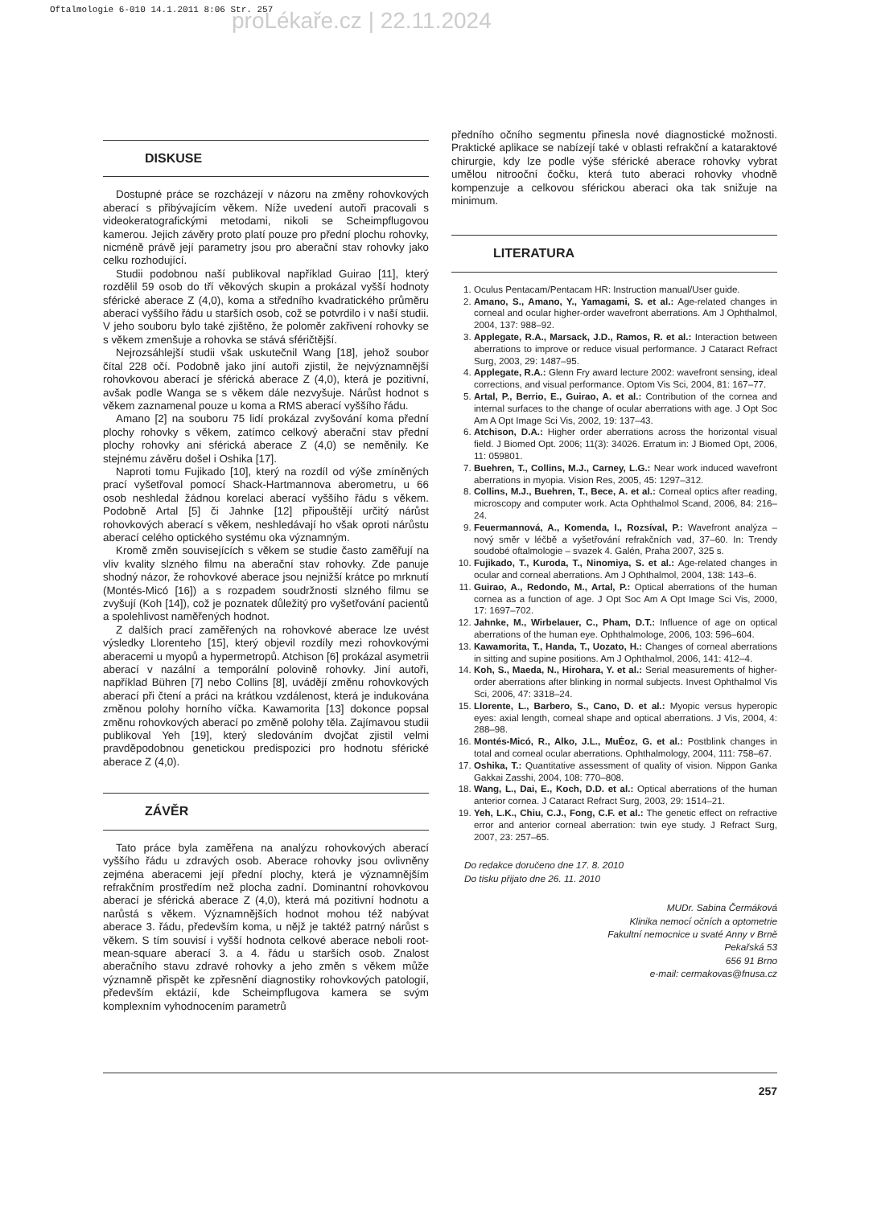Oftalmologie 6-010 14.1.2011 8:06 Str. 257
proLékaře.cz | 22.11.2024
DISKUSE
Dostupné práce se rozcházejí v názoru na změny rohovkových aberací s přibývajícím věkem. Níže uvedení autoři pracovali s videokeratografickými metodami, nikoli se Scheimpflugovou kamerou. Jejich závěry proto platí pouze pro přední plochu rohovky, nicméně právě její parametry jsou pro aberační stav rohovky jako celku rozhodující.
Studii podobnou naší publikoval například Guirao [11], který rozdělil 59 osob do tří věkových skupin a prokázal vyšší hodnoty sférické aberace Z (4,0), koma a středního kvadratického průměru aberací vyššího řádu u starších osob, což se potvrdilo i v naší studii. V jeho souboru bylo také zjištěno, že poloměr zakřivení rohovky se s věkem zmenšuje a rohovka se stává sféričtější.
Nejrozsáhlejší studii však uskutečnil Wang [18], jehož soubor čítal 228 očí. Podobně jako jiní autoři zjistil, že nejvýznamnější rohovkovou aberací je sférická aberace Z (4,0), která je pozitivní, avšak podle Wanga se s věkem dále nezvyšuje. Nárůst hodnot s věkem zaznamenal pouze u koma a RMS aberací vyššího řádu.
Amano [2] na souboru 75 lidí prokázal zvyšování koma přední plochy rohovky s věkem, zatímco celkový aberační stav přední plochy rohovky ani sférická aberace Z (4,0) se neměnily. Ke stejnému závěru došel i Oshika [17].
Naproti tomu Fujikado [10], který na rozdíl od výše zmíněných prací vyšetřoval pomocí Shack-Hartmannova aberometru, u 66 osob neshledal žádnou korelaci aberací vyššího řádu s věkem. Podobně Artal [5] či Jahnke [12] připouštějí určitý nárůst rohovkových aberací s věkem, neshledávají ho však oproti nárůstu aberací celého optického systému oka významným.
Kromě změn souvisejících s věkem se studie často zaměřují na vliv kvality slzného filmu na aberační stav rohovky. Zde panuje shodný názor, že rohovkové aberace jsou nejnižší krátce po mrknutí (Montés-Micó [16]) a s rozpadem soudržnosti slzného filmu se zvyšují (Koh [14]), což je poznatek důležitý pro vyšetřování pacientů a spolehlivost naměřených hodnot.
Z dalších prací zaměřených na rohovkové aberace lze uvést výsledky Llorenteho [15], který objevil rozdíly mezi rohovkovými aberacemi u myopů a hypermetropů. Atchison [6] prokázal asymetrii aberací v nazální a temporální polovině rohovky. Jiní autoři, například Bühren [7] nebo Collins [8], uvádějí změnu rohovkových aberací při čtení a práci na krátkou vzdálenost, která je indukována změnou polohy horního víčka. Kawamorita [13] dokonce popsal změnu rohovkových aberací po změně polohy těla. Zajímavou studii publikoval Yeh [19], který sledováním dvojčat zjistil velmi pravděpodobnou genetickou predispozici pro hodnotu sférické aberace Z (4,0).
ZÁVĚR
Tato práce byla zaměřena na analýzu rohovkových aberací vyššího řádu u zdravých osob. Aberace rohovky jsou ovlivněny zejména aberacemi její přední plochy, která je významnějším refrakčním prostředím než plocha zadní. Dominantní rohovkovou aberací je sférická aberace Z (4,0), která má pozitivní hodnotu a narůstá s věkem. Významnějších hodnot mohou též nabývat aberace 3. řádu, především koma, u nějž je taktéž patrný nárůst s věkem. S tím souvisí i vyšší hodnota celkové aberace neboli root-mean-square aberací 3. a 4. řádu u starších osob. Znalost aberačního stavu zdravé rohovky a jeho změn s věkem může významně přispět ke zpřesnění diagnostiky rohovkových patologií, především ektázií, kde Scheimpflugova kamera se svým komplexním vyhodnocením parametrů
předního očního segmentu přinesla nové diagnostické možnosti. Praktické aplikace se nabízejí také v oblasti refrakční a kataraktové chirurgie, kdy lze podle výše sférické aberace rohovky vybrat umělou nitrooční čočku, která tuto aberaci rohovky vhodně kompenzuje a celkovou sférickou aberaci oka tak snižuje na minimum.
LITERATURA
1. Oculus Pentacam/Pentacam HR: Instruction manual/User guide.
2. Amano, S., Amano, Y., Yamagami, S. et al.: Age-related changes in corneal and ocular higher-order wavefront aberrations. Am J Ophthalmol, 2004, 137: 988–92.
3. Applegate, R.A., Marsack, J.D., Ramos, R. et al.: Interaction between aberrations to improve or reduce visual performance. J Cataract Refract Surg, 2003, 29: 1487–95.
4. Applegate, R.A.: Glenn Fry award lecture 2002: wavefront sensing, ideal corrections, and visual performance. Optom Vis Sci, 2004, 81: 167–77.
5. Artal, P., Berrio, E., Guirao, A. et al.: Contribution of the cornea and internal surfaces to the change of ocular aberrations with age. J Opt Soc Am A Opt Image Sci Vis, 2002, 19: 137–43.
6. Atchison, D.A.: Higher order aberrations across the horizontal visual field. J Biomed Opt. 2006; 11(3): 34026. Erratum in: J Biomed Opt, 2006, 11: 059801.
7. Buehren, T., Collins, M.J., Carney, L.G.: Near work induced wavefront aberrations in myopia. Vision Res, 2005, 45: 1297–312.
8. Collins, M.J., Buehren, T., Bece, A. et al.: Corneal optics after reading, microscopy and computer work. Acta Ophthalmol Scand, 2006, 84: 216–24.
9. Feuermannová, A., Komenda, I., Rozsíval, P.: Wavefront analýza – nový směr v léčbě a vyšetřování refrakčních vad, 37–60. In: Trendy soudobé oftalmologie – svazek 4. Galén, Praha 2007, 325 s.
10. Fujikado, T., Kuroda, T., Ninomiya, S. et al.: Age-related changes in ocular and corneal aberrations. Am J Ophthalmol, 2004, 138: 143–6.
11. Guirao, A., Redondo, M., Artal, P.: Optical aberrations of the human cornea as a function of age. J Opt Soc Am A Opt Image Sci Vis, 2000, 17: 1697–702.
12. Jahnke, M., Wirbelauer, C., Pham, D.T.: Influence of age on optical aberrations of the human eye. Ophthalmologe, 2006, 103: 596–604.
13. Kawamorita, T., Handa, T., Uozato, H.: Changes of corneal aberrations in sitting and supine positions. Am J Ophthalmol, 2006, 141: 412–4.
14. Koh, S., Maeda, N., Hirohara, Y. et al.: Serial measurements of higher-order aberrations after blinking in normal subjects. Invest Ophthalmol Vis Sci, 2006, 47: 3318–24.
15. Llorente, L., Barbero, S., Cano, D. et al.: Myopic versus hyperopic eyes: axial length, corneal shape and optical aberrations. J Vis, 2004, 4: 288–98.
16. Montés-Micó, R., Alko, J.L., MuĖoz, G. et al.: Postblink changes in total and corneal ocular aberrations. Ophthalmology, 2004, 111: 758–67.
17. Oshika, T.: Quantitative assessment of quality of vision. Nippon Ganka Gakkai Zasshi, 2004, 108: 770–808.
18. Wang, L., Dai, E., Koch, D.D. et al.: Optical aberrations of the human anterior cornea. J Cataract Refract Surg, 2003, 29: 1514–21.
19. Yeh, L.K., Chiu, C.J., Fong, C.F. et al.: The genetic effect on refractive error and anterior corneal aberration: twin eye study. J Refract Surg, 2007, 23: 257–65.
Do redakce doručeno dne 17. 8. 2010
Do tisku přijato dne 26. 11. 2010
MUDr. Sabina Čermáková
Klinika nemocí očních a optometrie
Fakultní nemocnice u svaté Anny v Brně
Pekařská 53
656 91 Brno
e-mail: cermakovas@fnusa.cz
257